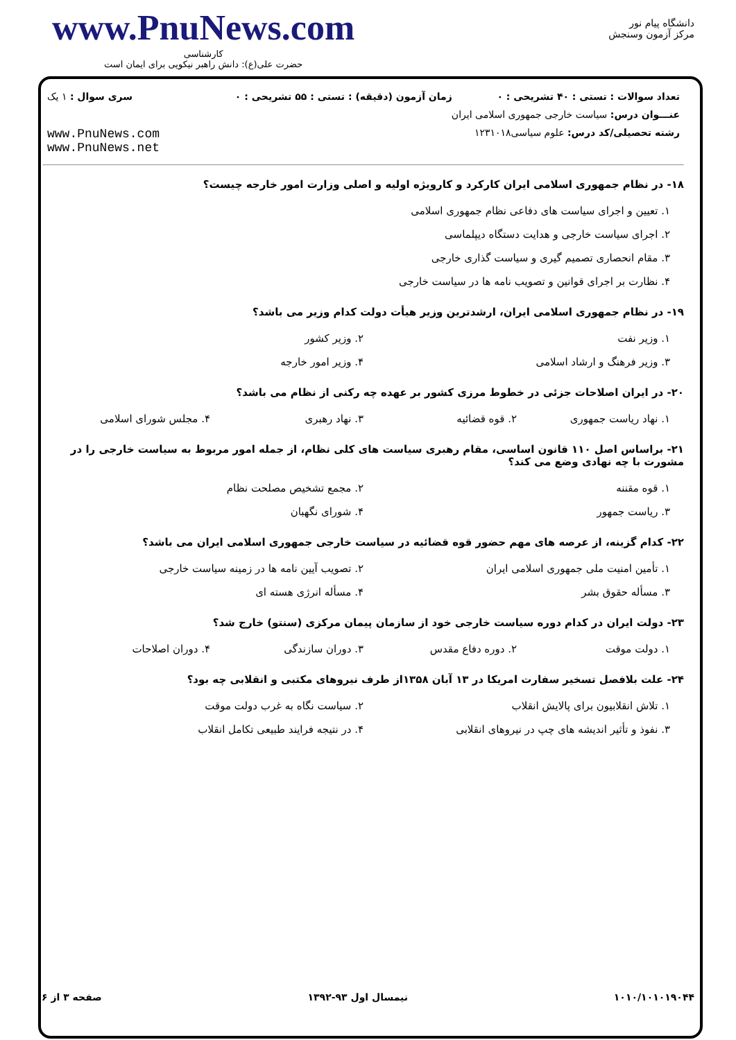www.PnuNews.com
کارشناسی
حضرت علی(ع): دانش راهبر نیکویی برای ایمان است
دانشگاه پیام نور
مرکز آزمون وسنجش
| تعداد سوالات : تستی : ۴۰ تشریحی : ۰ | زمان آزمون (دقیقه) : تستی : ۵۵ تشریحی : ۰ | سری سوال : ۱ یک |
| عنـــوان درس: سیاست خارجی جمهوری اسلامی ایران | | |
| رشته تحصیلی/کد درس: علوم سیاسی۱۲۳۱۰۱۸ | | www.PnuNews.com www.PnuNews.net |
۱۸- در نظام جمهوری اسلامی ایران کارکرد و کارویژه اولیه و اصلی وزارت امور خارجه چیست؟
۱. تعیین و اجرای سیاست های دفاعی نظام جمهوری اسلامی ۲. اجرای سیاست خارجی و هدایت دستگاه دیپلماسی ۳. مقام انحصاری تصمیم گیری و سیاست گذاری خارجی ۴. نظارت بر اجرای قوانین و تصویب نامه ها در سیاست خارجی
۱۹- در نظام جمهوری اسلامی ایران، ارشدترین وزیر هیأت دولت کدام وزیر می باشد؟
۱. وزیر نفت ۲. وزیر کشور ۳. وزیر فرهنگ و ارشاد اسلامی ۴. وزیر امور خارجه
۲۰- در ایران اصلاحات جزئی در خطوط مرزی کشور بر عهده چه رکنی از نظام می باشد؟
۱. نهاد ریاست جمهوری ۲. قوه قضائیه ۳. نهاد رهبری ۴. مجلس شورای اسلامی
۲۱- براساس اصل ۱۱۰ قانون اساسی، مقام رهبری سیاست های کلی نظام، از جمله امور مربوط به سیاست خارجی را در مشورت با چه نهادی وضع می کند؟
۱. قوه مقننه ۲. مجمع تشخیص مصلحت نظام ۳. ریاست جمهور ۴. شورای نگهبان
۲۲- کدام گزینه، از عرصه های مهم حضور قوه قضائیه در سیاست خارجی جمهوری اسلامی ایران می باشد؟
۱. تأمین امنیت ملی جمهوری اسلامی ایران ۲. تصویب آیین نامه ها در زمینه سیاست خارجی ۳. مسأله حقوق بشر ۴. مسأله انرژی هسته ای
۲۳- دولت ایران در کدام دوره سیاست خارجی خود از سازمان پیمان مرکزی (سنتو) خارج شد؟
۱. دولت موقت ۲. دوره دفاع مقدس ۳. دوران سازندگی ۴. دوران اصلاحات
۲۴- علت بلافصل تسخیر سفارت امریکا در ۱۳ آبان ۱۳۵۸از طرف نیروهای مکتبی و انقلابی چه بود؟
۱. تلاش انقلابیون برای پالایش انقلاب ۲. سیاست نگاه به غرب دولت موقت ۳. نفوذ و تأثیر اندیشه های چپ در نیروهای انقلابی ۴. در نتیجه فرایند طبیعی تکامل انقلاب
۱۰۱۰/۱۰۱۰۱۹۰۴۴ نیمسال اول ۹۳-۱۳۹۲ صفحه ۳ از ۶